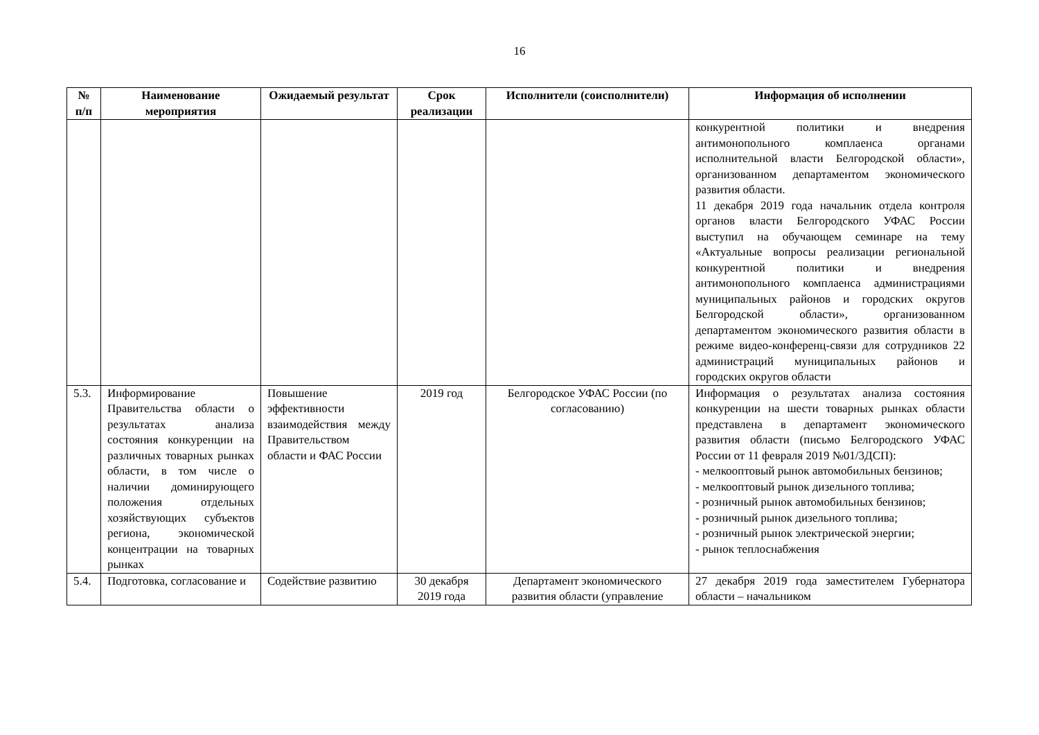16
| № п/п | Наименование мероприятия | Ожидаемый результат | Срок реализации | Исполнители (соисполнители) | Информация об исполнении |
| --- | --- | --- | --- | --- | --- |
| | | | | | конкурентной политики и внедрения антимонопольного комплаенса органами исполнительной власти Белгородской области», организованном департаментом экономического развития области. 11 декабря 2019 года начальник отдела контроля органов власти Белгородского УФАС России выступил на обучающем семинаре на тему «Актуальные вопросы реализации региональной конкурентной политики и внедрения антимонопольного комплаенса администрациями муниципальных районов и городских округов Белгородской области», организованном департаментом экономического развития области в режиме видео-конференц-связи для сотрудников 22 администраций муниципальных районов и городских округов области |
| 5.3. | Информирование Правительства области о результатах анализа состояния конкуренции на различных товарных рынках области, в том числе о наличии доминирующего положения отдельных хозяйствующих субъектов региона, экономической концентрации на товарных рынках | Повышение эффективности взаимодействия между Правительством области и ФАС России | 2019 год | Белгородское УФАС России (по согласованию) | Информация о результатах анализа состояния конкуренции на шести товарных рынках области представлена в департамент экономического развития области (письмо Белгородского УФАС России от 11 февраля 2019 №01/3ДСП): - мелкооптовый рынок автомобильных бензинов; - мелкооптовый рынок дизельного топлива; - розничный рынок автомобильных бензинов; - розничный рынок дизельного топлива; - розничный рынок электрической энергии; - рынок теплоснабжения |
| 5.4. | Подготовка, согласование и | Содействие развитию | 30 декабря 2019 года | Департамент экономического развития области (управление | 27 декабря 2019 года заместителем Губернатора области – начальником |